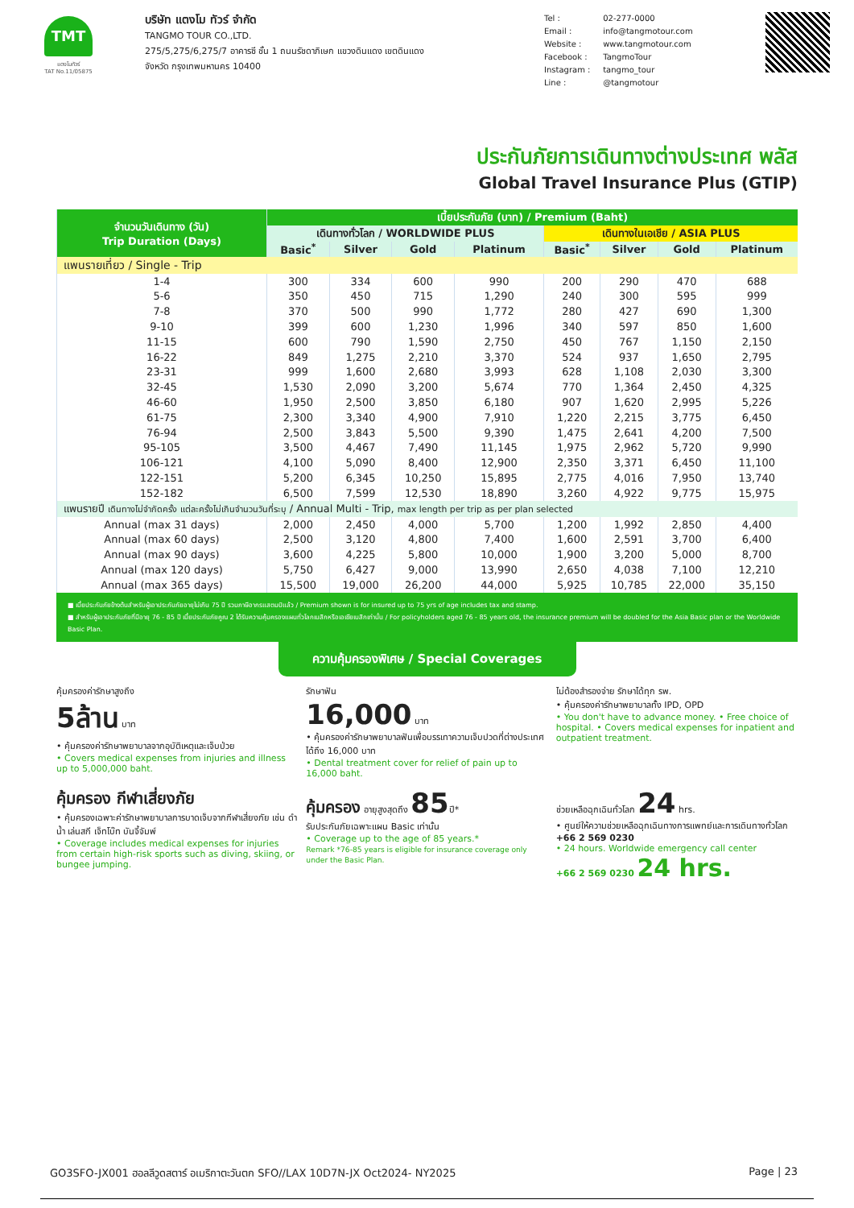TMT
แตงโมทัวร์
TAT No.11/05875
บริษัท แตงโม ทัวร์ จำกัด
TANGMO TOUR CO.,LTD.
275/5,275/6,275/7 อาคารซี ชั้น 1 ถนนรัชดาภิเษก แขวงดินแดง เขตดินแดง
จังหวัด กรุงเทพมหานคร 10400
Tel : 02-277-0000
Email : info@tangmotour.com
Website : www.tangmotour.com
Facebook : TangmoTour
Instagram : tangmo_tour
Line : @tangmotour
ประกันภัยการเดินทางต่างประเทศ พลัส
Global Travel Insurance Plus (GTIP)
| จำนวนวันเดินทาง (วัน) Trip Duration (Days) | เบี้ยประกันภัย (บาท) / Premium (Baht) | | | | | | | |
| --- | --- | --- | --- | --- | --- | --- | --- | --- |
| | เดินทางทั่วโลก / WORLDWIDE PLUS | | | | เดินทางในเอเชีย / ASIA PLUS | | | |
| | Basic<sup>*</sup> | Silver | Gold | Platinum | Basic<sup>*</sup> | Silver | Gold | Platinum |
| แพนรายเที่ยว / Single - Trip | | | | | | | | |
| 1-4 | 300 | 334 | 600 | 990 | 200 | 290 | 470 | 688 |
| 5-6 | 350 | 450 | 715 | 1,290 | 240 | 300 | 595 | 999 |
| 7-8 | 370 | 500 | 990 | 1,772 | 280 | 427 | 690 | 1,300 |
| 9-10 | 399 | 600 | 1,230 | 1,996 | 340 | 597 | 850 | 1,600 |
| 11-15 | 600 | 790 | 1,590 | 2,750 | 450 | 767 | 1,150 | 2,150 |
| 16-22 | 849 | 1,275 | 2,210 | 3,370 | 524 | 937 | 1,650 | 2,795 |
| 23-31 | 999 | 1,600 | 2,680 | 3,993 | 628 | 1,108 | 2,030 | 3,300 |
| 32-45 | 1,530 | 2,090 | 3,200 | 5,674 | 770 | 1,364 | 2,450 | 4,325 |
| 46-60 | 1,950 | 2,500 | 3,850 | 6,180 | 907 | 1,620 | 2,995 | 5,226 |
| 61-75 | 2,300 | 3,340 | 4,900 | 7,910 | 1,220 | 2,215 | 3,775 | 6,450 |
| 76-94 | 2,500 | 3,843 | 5,500 | 9,390 | 1,475 | 2,641 | 4,200 | 7,500 |
| 95-105 | 3,500 | 4,467 | 7,490 | 11,145 | 1,975 | 2,962 | 5,720 | 9,990 |
| 106-121 | 4,100 | 5,090 | 8,400 | 12,900 | 2,350 | 3,371 | 6,450 | 11,100 |
| 122-151 | 5,200 | 6,345 | 10,250 | 15,895 | 2,775 | 4,016 | 7,950 | 13,740 |
| 152-182 | 6,500 | 7,599 | 12,530 | 18,890 | 3,260 | 4,922 | 9,775 | 15,975 |
| แพนรายปี เดินทางไม่จำกัดครั้ง แต่ละครั้งไม่เกินจำนวนวันที่ระบุ / Annual Multi - Trip, max length per trip as per plan selected | | | | | | | | |
| Annual (max 31 days) | 2,000 | 2,450 | 4,000 | 5,700 | 1,200 | 1,992 | 2,850 | 4,400 |
| Annual (max 60 days) | 2,500 | 3,120 | 4,800 | 7,400 | 1,600 | 2,591 | 3,700 | 6,400 |
| Annual (max 90 days) | 3,600 | 4,225 | 5,800 | 10,000 | 1,900 | 3,200 | 5,000 | 8,700 |
| Annual (max 120 days) | 5,750 | 6,427 | 9,000 | 13,990 | 2,650 | 4,038 | 7,100 | 12,210 |
| Annual (max 365 days) | 15,500 | 19,000 | 26,200 | 44,000 | 5,925 | 10,785 | 22,000 | 35,150 |
■ เบี้ยประกันภัยข้างต้นสำหรับผู้เอาประกันภัยอายุไม่เกิน 75 ปี รวมภาษีอากรแสตมป์แล้ว / Premium shown is for insured up to 75 yrs of age includes tax and stamp.
■ สำหรับผู้เอาประกันภัยที่มีอายุ 76 - 85 ปี เบี้ยประกันภัยคูณ 2 ได้รับความคุ้มครองแผนทั่วโลกเบสิกหรือเอเชียเบสิกเท่านั้น / For policyholders aged 76 - 85 years old, the insurance premium will be doubled for the Asia Basic plan or the Worldwide Basic Plan.
ความคุ้มครองพิเศษ / Special Coverages
คุ้มครองค่ารักษาสูงถึง
5ล้าน บาท
• คุ้มครองค่ารักษาพยาบาลจากอุบัติเหตุและเจ็บป่วย
• Covers medical expenses from injuries and illness up to 5,000,000 baht.
รักษาฟัน
16,000 บาท
• คุ้มครองค่ารักษาพยาบาลฟันเพื่อบรรเทาความเจ็บปวดที่ต่างประเทศ ได้ถึง 16,000 บาท
• Dental treatment cover for relief of pain up to 16,000 baht.
ไม่ต้องสำรองจ่าย รักษาได้ทุก รพ.
• คุ้มครองค่ารักษาพยาบาลทั้ง IPD, OPD
• You don't have to advance money. • Free choice of hospital. • Covers medical expenses for inpatient and outpatient treatment.
คุ้มครอง กีฬาเสี่ยงภัย
• คุ้มครองเฉพาะค่ารักษาพยาบาลการบาดเจ็บจากกีฬาเสี่ยงภัย เช่น ดำน้ำ เล่นสกี เจ็ทโบ๊ท บันจี้จัมพ์
• Coverage includes medical expenses for injuries from certain high-risk sports such as diving, skiing, or bungee jumping.
คุ้มครอง อายุสูงสุดถึง 85ปี*
รับประกันภัยเฉพาะแผน Basic เท่านั้น
• Coverage up to the age of 85 years.*
Remark *76-85 years is eligible for insurance coverage only under the Basic Plan.
ช่วยเหลือฉุกเฉินทั่วโลก 24 hrs.
• ศูนย์ให้ความช่วยเหลือฉุกเฉินทางการแพทย์และการเดินทางทั่วโลก
+66 2 569 0230
• 24 hours. Worldwide emergency call center
+66 2 569 0230 24 hrs.
GO3SFO-JX001 ฮอลลีวูดสตาร์ อเมริกาตะวันตก SFO//LAX 10D7N-JX Oct2024- NY2025 Page | 23